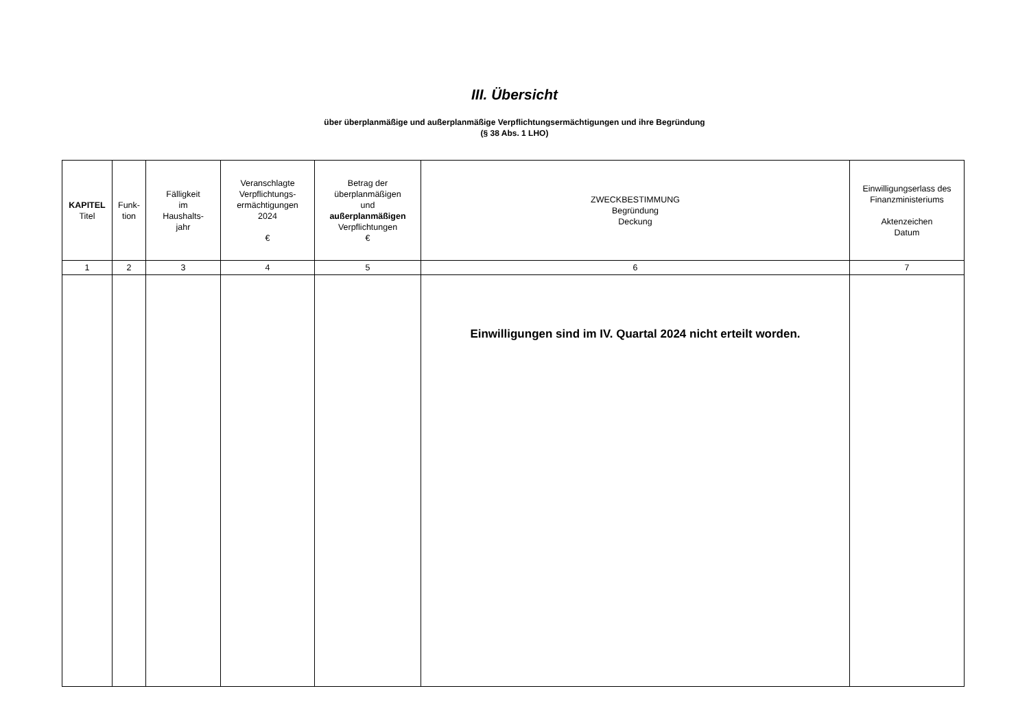III. Übersicht
über überplanmäßige und außerplanmäßige Verpflichtungsermächtigungen und ihre Begründung
(§ 38 Abs. 1 LHO)
| KAPITEL Titel | Funk- tion | Fälligkeit im Haushalts- jahr | Veranschlagte Verpflichtungs- ermächtigungen 2024 € | Betrag der überplanmäßigen und außerplanmäßigen Verpflichtungen € | ZWECKBESTIMMUNG Begründung Deckung | Einwilligungserlass des Finanzministeriums Aktenzeichen Datum |
| --- | --- | --- | --- | --- | --- | --- |
| 1 | 2 | 3 | 4 | 5 | 6 | 7 |
| | | | | | Einwilligungen sind im IV. Quartal 2024 nicht erteilt worden. | |